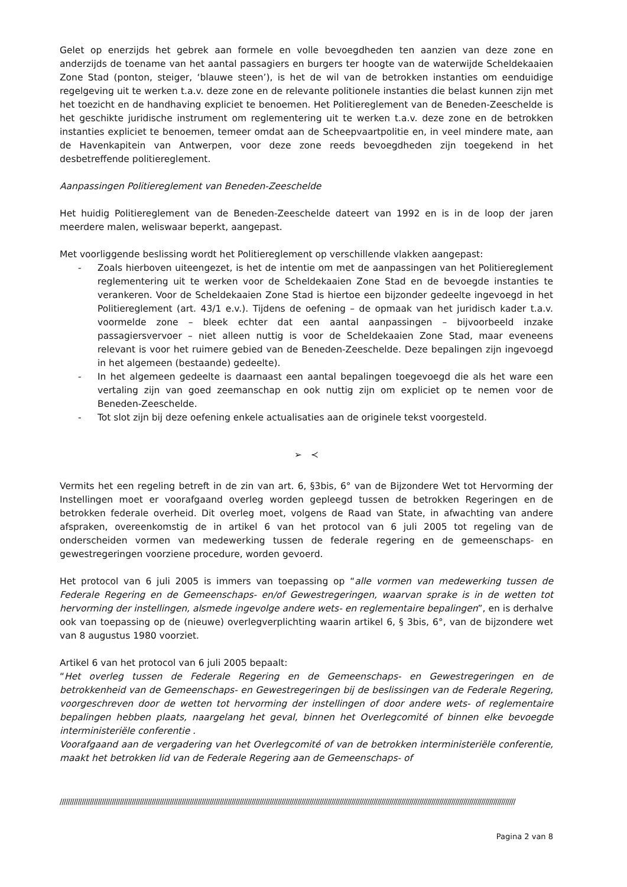Gelet op enerzijds het gebrek aan formele en volle bevoegdheden ten aanzien van deze zone en anderzijds de toename van het aantal passagiers en burgers ter hoogte van de waterwijde Scheldekaaien Zone Stad (ponton, steiger, ‘blauwe steen’), is het de wil van de betrokken instanties om eenduidige regelgeving uit te werken t.a.v. deze zone en de relevante politionele instanties die belast kunnen zijn met het toezicht en de handhaving expliciet te benoemen. Het Politiereglement van de Beneden-Zeeschelde is het geschikte juridische instrument om reglementering uit te werken t.a.v. deze zone en de betrokken instanties expliciet te benoemen, temeer omdat aan de Scheepvaartpolitie en, in veel mindere mate, aan de Havenkapitein van Antwerpen, voor deze zone reeds bevoegdheden zijn toegekend in het desbetreffende politiereglement.
Aanpassingen Politiereglement van Beneden-Zeeschelde
Het huidig Politiereglement van de Beneden-Zeeschelde dateert van 1992 en is in de loop der jaren meerdere malen, weliswaar beperkt, aangepast.
Met voorliggende beslissing wordt het Politiereglement op verschillende vlakken aangepast:
- Zoals hierboven uiteengezet, is het de intentie om met de aanpassingen van het Politiereglement reglementering uit te werken voor de Scheldekaaien Zone Stad en de bevoegde instanties te verankeren. Voor de Scheldekaaien Zone Stad is hiertoe een bijzonder gedeelte ingevoegd in het Politiereglement (art. 43/1 e.v.). Tijdens de oefening – de opmaak van het juridisch kader t.a.v. voormelde zone – bleek echter dat een aantal aanpassingen – bijvoorbeeld inzake passagiersvervoer – niet alleen nuttig is voor de Scheldekaaien Zone Stad, maar eveneens relevant is voor het ruimere gebied van de Beneden-Zeeschelde. Deze bepalingen zijn ingevoegd in het algemeen (bestaande) gedeelte).
- In het algemeen gedeelte is daarnaast een aantal bepalingen toegevoegd die als het ware een vertaling zijn van goed zeemanschap en ook nuttig zijn om expliciet op te nemen voor de Beneden-Zeeschelde.
- Tot slot zijn bij deze oefening enkele actualisaties aan de originele tekst voorgesteld.
➢ ≺
Vermits het een regeling betreft in de zin van art. 6, §3bis, 6° van de Bijzondere Wet tot Hervorming der Instellingen moet er voorafgaand overleg worden gepleegd tussen de betrokken Regeringen en de betrokken federale overheid. Dit overleg moet, volgens de Raad van State, in afwachting van andere afspraken, overeenkomstig de in artikel 6 van het protocol van 6 juli 2005 tot regeling van de onderscheiden vormen van medewerking tussen de federale regering en de gemeenschaps- en gewestregeringen voorziene procedure, worden gevoerd.
Het protocol van 6 juli 2005 is immers van toepassing op “alle vormen van medewerking tussen de Federale Regering en de Gemeenschaps- en/of Gewestregeringen, waarvan sprake is in de wetten tot hervorming der instellingen, alsmede ingevolge andere wets- en reglementaire bepalingen”, en is derhalve ook van toepassing op de (nieuwe) overlegverplichting waarin artikel 6, § 3bis, 6°, van de bijzondere wet van 8 augustus 1980 voorziet.
Artikel 6 van het protocol van 6 juli 2005 bepaalt:
“Het overleg tussen de Federale Regering en de Gemeenschaps- en Gewestregeringen en de betrokkenheid van de Gemeenschaps- en Gewestregeringen bij de beslissingen van de Federale Regering, voorgeschreven door de wetten tot hervorming der instellingen of door andere wets- of reglementaire bepalingen hebben plaats, naargelang het geval, binnen het Overlegcomité of binnen elke bevoegde interministeriële conferentie .
Voorafgaand aan de vergadering van het Overlegcomité of van de betrokken interministeriële conferentie, maakt het betrokken lid van de Federale Regering aan de Gemeenschaps- of
////////////////////////////////////////////////////////////////////////////////////////////////////////////////////////////////////////////////////////////////////////////////////////////////////////////////////////////////////
Pagina 2 van 8